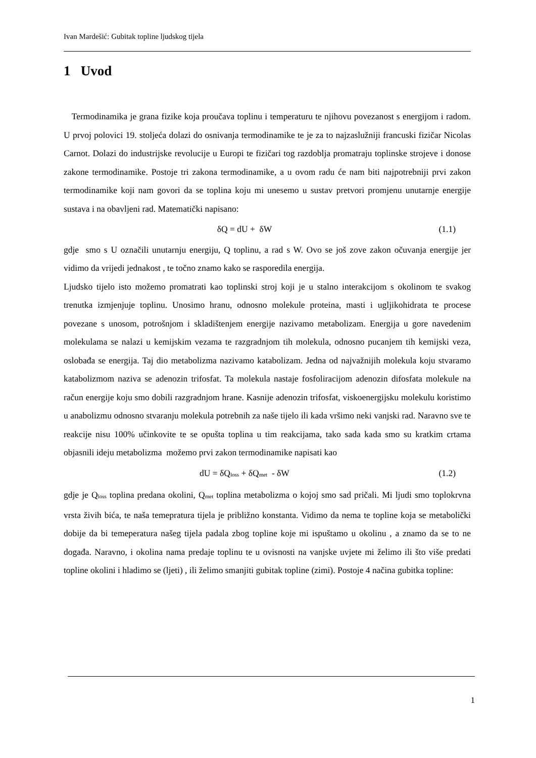Ivan Mardešić: Gubitak topline ljudskog tijela
1 Uvod
Termodinamika je grana fizike koja proučava toplinu i temperaturu te njihovu povezanost s energijom i radom. U prvoj polovici 19. stoljeća dolazi do osnivanja termodinamike te je za to najzaslužniji francuski fizičar Nicolas Carnot. Dolazi do industrijske revolucije u Europi te fizičari tog razdoblja promatraju toplinske strojeve i donose zakone termodinamike. Postoje tri zakona termodinamike, a u ovom radu će nam biti najpotrebniji prvi zakon termodinamike koji nam govori da se toplina koju mi unesemo u sustav pretvori promjenu unutarnje energije sustava i na obavljeni rad. Matematički napisano:
δQ = dU + δW (1.1)
gdje smo s U označili unutarnju energiju, Q toplinu, a rad s W. Ovo se još zove zakon očuvanja energije jer vidimo da vrijedi jednakost , te točno znamo kako se rasporedila energija.
Ljudsko tijelo isto možemo promatrati kao toplinski stroj koji je u stalno interakcijom s okolinom te svakog trenutka izmjenjuje toplinu. Unosimo hranu, odnosno molekule proteina, masti i ugljikohidrata te procese povezane s unosom, potrošnjom i skladištenjem energije nazivamo metabolizam. Energija u gore navedenim molekulama se nalazi u kemijskim vezama te razgradnjom tih molekula, odnosno pucanjem tih kemijski veza, oslobađa se energija. Taj dio metabolizma nazivamo katabolizam. Jedna od najvažnijih molekula koju stvaramo katabolizmom naziva se adenozin trifosfat. Ta molekula nastaje fosfoliracijom adenozin difosfata molekule na račun energije koju smo dobili razgradnjom hrane. Kasnije adenozin trifosfat, viskoenergijsku molekulu koristimo u anabolizmu odnosno stvaranju molekula potrebnih za naše tijelo ili kada vršimo neki vanjski rad. Naravno sve te reakcije nisu 100% učinkovite te se opušta toplina u tim reakcijama, tako sada kada smo su kratkim crtama objasnili ideju metabolizma možemo prvi zakon termodinamike napisati kao
dU = δQ<sub>loss</sub> + δQ<sub>met</sub> - δW (1.2)
gdje je Q<sub>loss</sub> toplina predana okolini, Q<sub>met</sub> toplina metabolizma o kojoj smo sad pričali. Mi ljudi smo toplokrvna vrsta živih bića, te naša temepratura tijela je približno konstanta. Vidimo da nema te topline koja se metabolički dobije da bi temeperatura našeg tijela padala zbog topline koje mi ispuštamo u okolinu , a znamo da se to ne događa. Naravno, i okolina nama predaje toplinu te u ovisnosti na vanjske uvjete mi želimo ili što više predati topline okolini i hladimo se (ljeti) , ili želimo smanjiti gubitak topline (zimi). Postoje 4 načina gubitka topline:
1